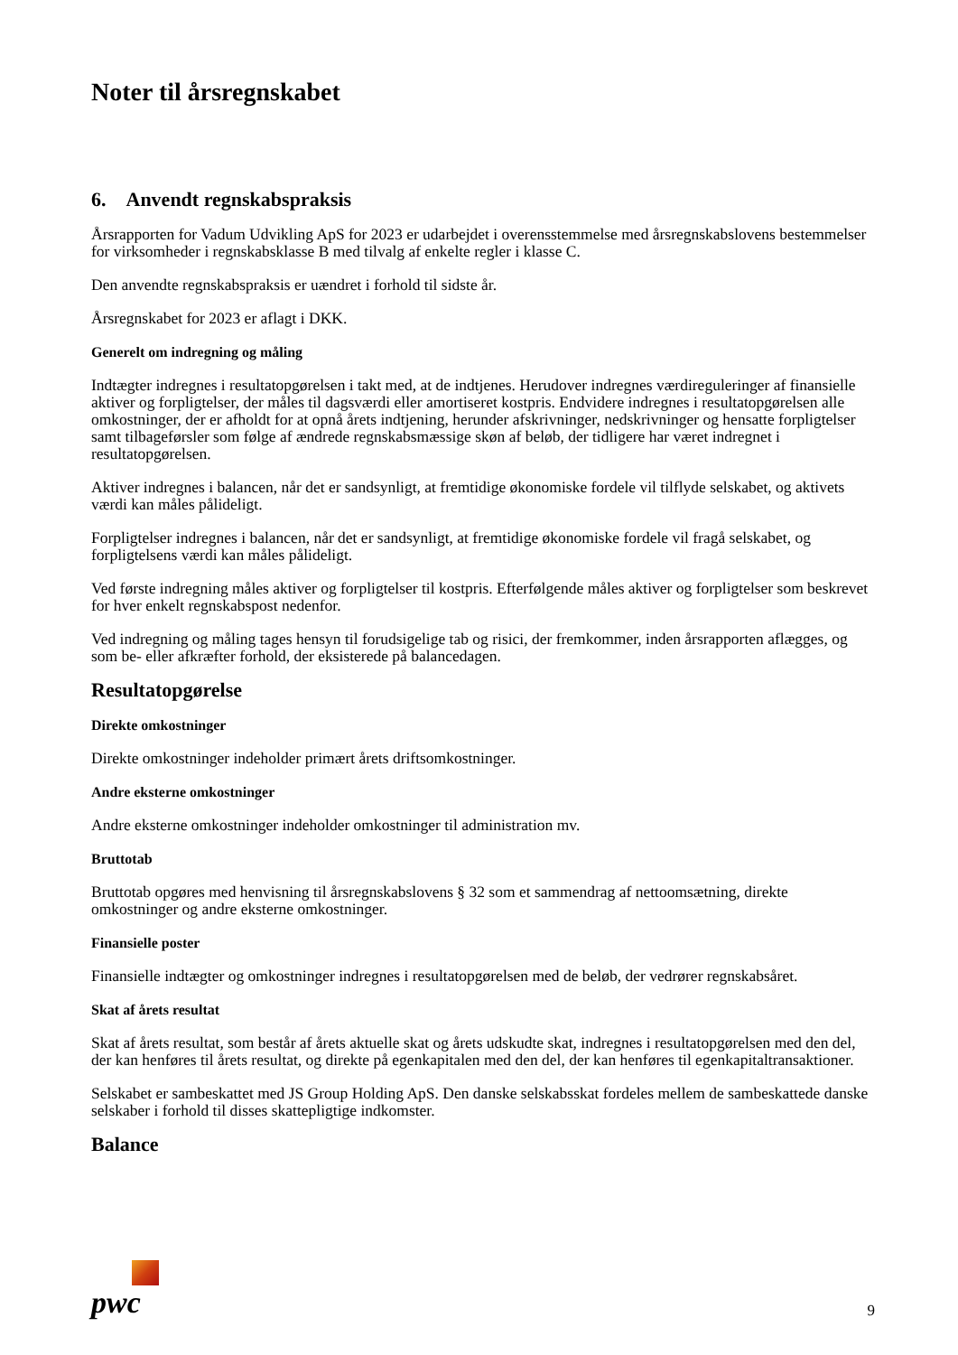Noter til årsregnskabet
6. Anvendt regnskabspraksis
Årsrapporten for Vadum Udvikling ApS for 2023 er udarbejdet i overensstemmelse med årsregnskabslovens bestemmelser for virksomheder i regnskabsklasse B med tilvalg af enkelte regler i klasse C.
Den anvendte regnskabspraksis er uændret i forhold til sidste år.
Årsregnskabet for 2023 er aflagt i DKK.
Generelt om indregning og måling
Indtægter indregnes i resultatopgørelsen i takt med, at de indtjenes. Herudover indregnes værdireguleringer af finansielle aktiver og forpligtelser, der måles til dagsværdi eller amortiseret kostpris. Endvidere indregnes i resultatopgørelsen alle omkostninger, der er afholdt for at opnå årets indtjening, herunder afskrivninger, nedskrivninger og hensatte forpligtelser samt tilbageførsler som følge af ændrede regnskabsmæssige skøn af beløb, der tidligere har været indregnet i resultatopgørelsen.
Aktiver indregnes i balancen, når det er sandsynligt, at fremtidige økonomiske fordele vil tilflyde selskabet, og aktivets værdi kan måles pålideligt.
Forpligtelser indregnes i balancen, når det er sandsynligt, at fremtidige økonomiske fordele vil fragå selskabet, og forpligtelsens værdi kan måles pålideligt.
Ved første indregning måles aktiver og forpligtelser til kostpris. Efterfølgende måles aktiver og forpligtelser som beskrevet for hver enkelt regnskabspost nedenfor.
Ved indregning og måling tages hensyn til forudsigelige tab og risici, der fremkommer, inden årsrapporten aflægges, og som be- eller afkræfter forhold, der eksisterede på balancedagen.
Resultatopgørelse
Direkte omkostninger
Direkte omkostninger indeholder primært årets driftsomkostninger.
Andre eksterne omkostninger
Andre eksterne omkostninger indeholder omkostninger til administration mv.
Bruttotab
Bruttotab opgøres med henvisning til årsregnskabslovens § 32 som et sammendrag af nettoomsætning, direkte omkostninger og andre eksterne omkostninger.
Finansielle poster
Finansielle indtægter og omkostninger indregnes i resultatopgørelsen med de beløb, der vedrører regnskabsåret.
Skat af årets resultat
Skat af årets resultat, som består af årets aktuelle skat og årets udskudte skat, indregnes i resultatopgørelsen med den del, der kan henføres til årets resultat, og direkte på egenkapitalen med den del, der kan henføres til egenkapitaltransaktioner.
Selskabet er sambeskattet med JS Group Holding ApS. Den danske selskabsskat fordeles mellem de sambeskattede danske selskaber i forhold til disses skattepligtige indkomster.
Balance
pwc
9